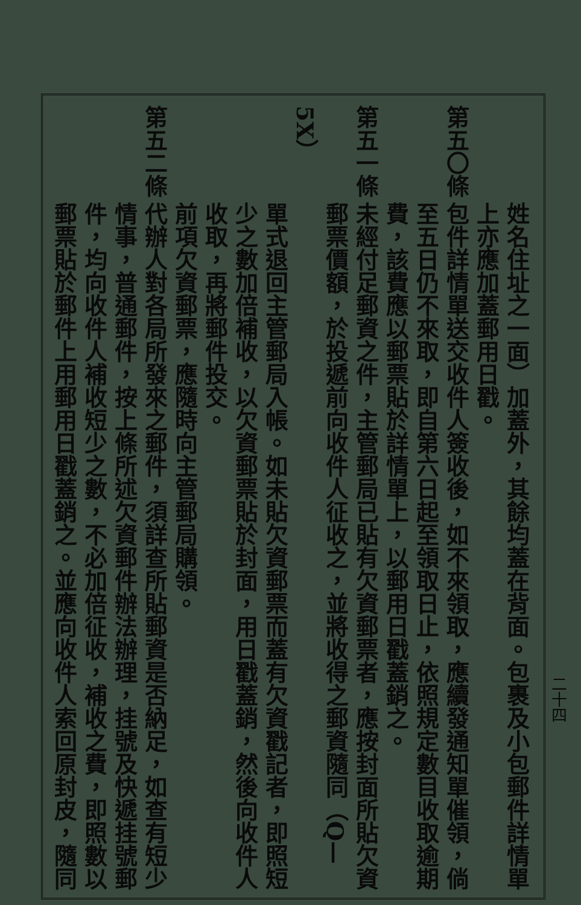姓名住址之一面）加蓋外，其餘均蓋在背面。包裹及小包郵件詳情單
上亦應加蓋郵用日戳。
第五〇條包件詳情單送交收件人簽收後，如不來領取，應續發通知單催領，倘
至五日仍不來取，即自第六日起至領取日止，依照規定數目收取逾期
費，該費應以郵票貼於詳情單上，以郵用日戳蓋銷之。
第五一條未經付足郵資之件，主管郵局已貼有欠資郵票者，應按封面所貼欠資
郵票價額，於投遞前向收件人征收之，並將收得之郵資隨同（Q—5X）
單式退回主管郵局入帳。如未貼欠資郵票而蓋有欠資戳記者，即照短
少之數加倍補收，以欠資郵票貼於封面，用日戳蓋銷，然後向收件人
收取，再將郵件投交。
前項欠資郵票，應隨時向主管郵局購領。
第五二條代辦人對各局所發來之郵件，須詳查所貼郵資是否納足，如查有短少
情事，普通郵件，按上條所述欠資郵件辦法辦理，挂號及快遞挂號郵
件，均向收件人補收短少之數，不必加倍征收，補收之費，即照數以
郵票貼於郵件上用郵用日戳蓋銷之。並應向收件人索回原封皮，隨同
二十四